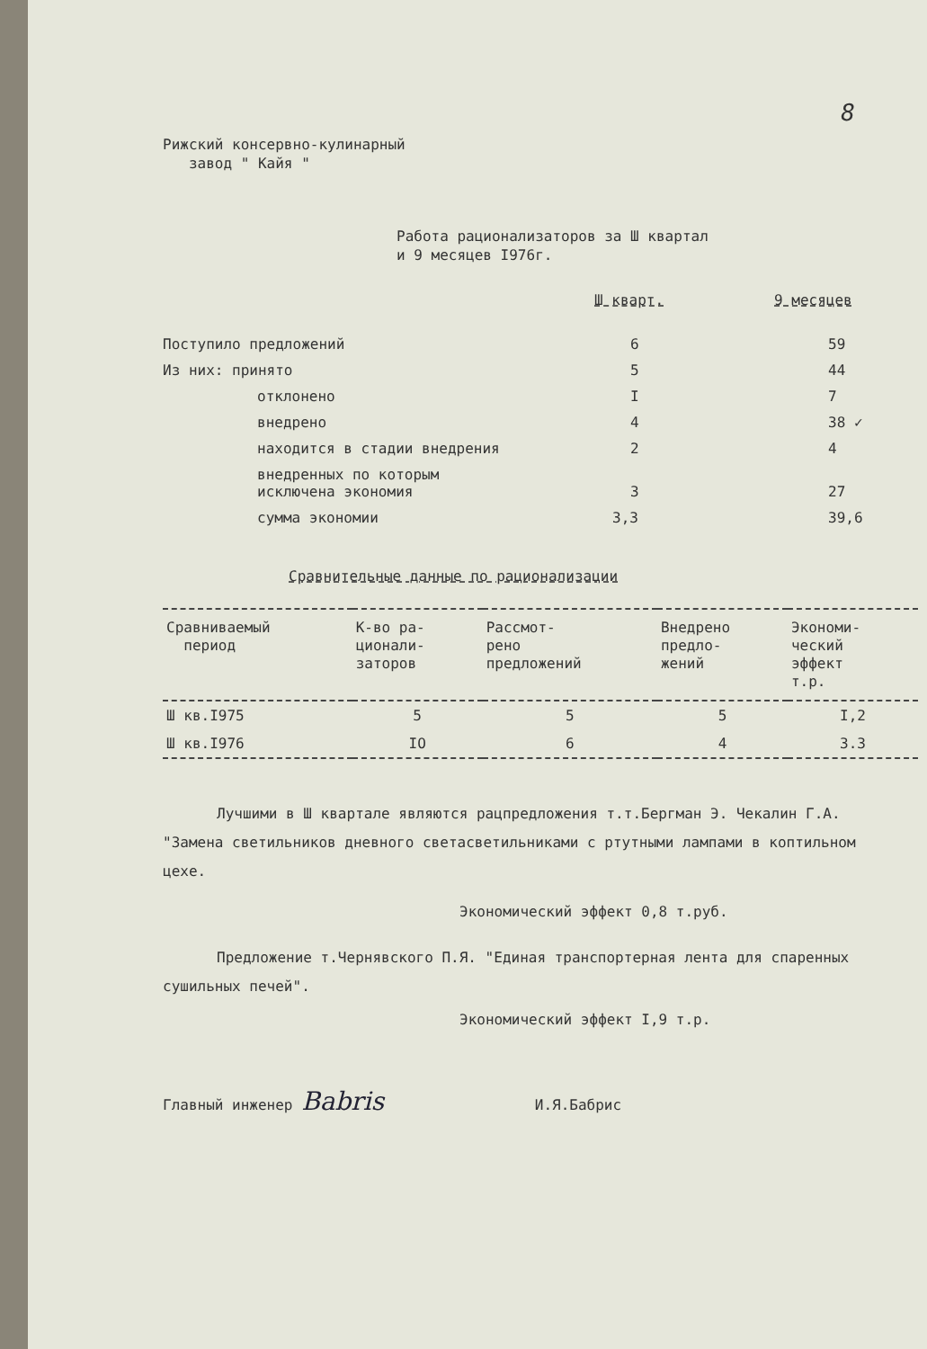8
Рижский консервно-кулинарный
завод " Кайя "
Работа рационализаторов за Ш квартал
и 9 месяцев I976г.
| | Ш кварт. | 9 месяцев |
| Поступило предложений | 6 | 59 |
| Из них: принято | 5 | 44 |
| отклонено | I | 7 |
| внедрено | 4 | 38 ✓ |
| находится в стадии внедрения | 2 | 4 |
| внедренных по которым исключена экономия | 3 | 27 |
| сумма экономии | 3,3 | 39,6 |
Сравнительные данные по рационализации
| Сравниваемый период | К-во ра- ционали- заторов | Рассмот- рено предложений | Внедрено предло- жений | Экономи- ческий эффект т.р. |
| --- | --- | --- | --- | --- |
| Ш кв.I975 | 5 | 5 | 5 | I,2 |
| Ш кв.I976 | IO | 6 | 4 | 3.3 |
Лучшими в Ш квартале являются рацпредложения т.т.Бергман Э. Чекалин Г.А. "Замена светильников дневного светасветильниками с ртутными лампами в коптильном цехе.
Экономический эффект 0,8 т.руб.
Предложение т.Чернявского П.Я. "Единая транспортерная лента для спаренных сушильных печей".
Экономический эффект I,9 т.р.
Главный инженер Babris И.Я.Бабрис